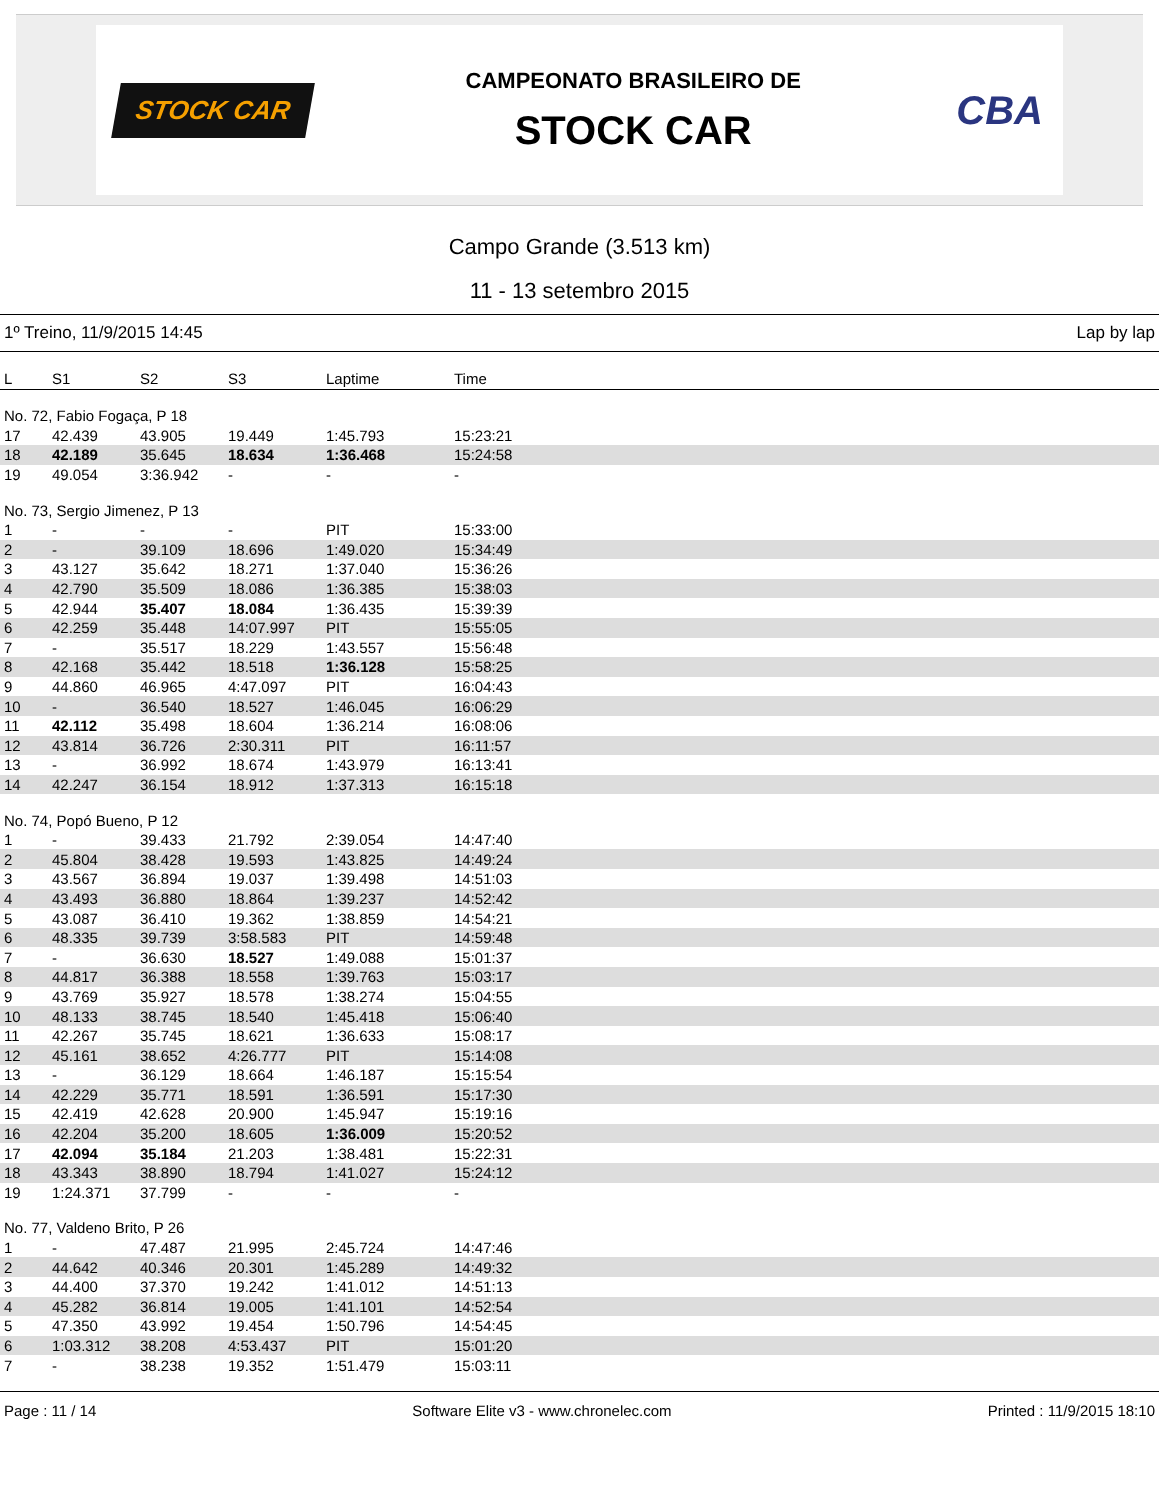STOCK CAR
CAMPEONATO BRASILEIRO DE
STOCK CAR
CBA
Campo Grande (3.513 km)
11 - 13 setembro 2015
1º Treino, 11/9/2015 14:45 Lap by lap
| L | S1 | S2 | S3 | Laptime | Time |
| --- | --- | --- | --- | --- | --- |
| No. 72, Fabio Fogaça, P 18 | | | | | |
| 17 | 42.439 | 43.905 | 19.449 | 1:45.793 | 15:23:21 |
| 18 | 42.189 | 35.645 | 18.634 | 1:36.468 | 15:24:58 |
| 19 | 49.054 | 3:36.942 | - | - | - |
| No. 73, Sergio Jimenez, P 13 | | | | | |
| 1 | - | - | - | PIT | 15:33:00 |
| 2 | - | 39.109 | 18.696 | 1:49.020 | 15:34:49 |
| 3 | 43.127 | 35.642 | 18.271 | 1:37.040 | 15:36:26 |
| 4 | 42.790 | 35.509 | 18.086 | 1:36.385 | 15:38:03 |
| 5 | 42.944 | 35.407 | 18.084 | 1:36.435 | 15:39:39 |
| 6 | 42.259 | 35.448 | 14:07.997 | PIT | 15:55:05 |
| 7 | - | 35.517 | 18.229 | 1:43.557 | 15:56:48 |
| 8 | 42.168 | 35.442 | 18.518 | 1:36.128 | 15:58:25 |
| 9 | 44.860 | 46.965 | 4:47.097 | PIT | 16:04:43 |
| 10 | - | 36.540 | 18.527 | 1:46.045 | 16:06:29 |
| 11 | 42.112 | 35.498 | 18.604 | 1:36.214 | 16:08:06 |
| 12 | 43.814 | 36.726 | 2:30.311 | PIT | 16:11:57 |
| 13 | - | 36.992 | 18.674 | 1:43.979 | 16:13:41 |
| 14 | 42.247 | 36.154 | 18.912 | 1:37.313 | 16:15:18 |
| No. 74, Popó Bueno, P 12 | | | | | |
| 1 | - | 39.433 | 21.792 | 2:39.054 | 14:47:40 |
| 2 | 45.804 | 38.428 | 19.593 | 1:43.825 | 14:49:24 |
| 3 | 43.567 | 36.894 | 19.037 | 1:39.498 | 14:51:03 |
| 4 | 43.493 | 36.880 | 18.864 | 1:39.237 | 14:52:42 |
| 5 | 43.087 | 36.410 | 19.362 | 1:38.859 | 14:54:21 |
| 6 | 48.335 | 39.739 | 3:58.583 | PIT | 14:59:48 |
| 7 | - | 36.630 | 18.527 | 1:49.088 | 15:01:37 |
| 8 | 44.817 | 36.388 | 18.558 | 1:39.763 | 15:03:17 |
| 9 | 43.769 | 35.927 | 18.578 | 1:38.274 | 15:04:55 |
| 10 | 48.133 | 38.745 | 18.540 | 1:45.418 | 15:06:40 |
| 11 | 42.267 | 35.745 | 18.621 | 1:36.633 | 15:08:17 |
| 12 | 45.161 | 38.652 | 4:26.777 | PIT | 15:14:08 |
| 13 | - | 36.129 | 18.664 | 1:46.187 | 15:15:54 |
| 14 | 42.229 | 35.771 | 18.591 | 1:36.591 | 15:17:30 |
| 15 | 42.419 | 42.628 | 20.900 | 1:45.947 | 15:19:16 |
| 16 | 42.204 | 35.200 | 18.605 | 1:36.009 | 15:20:52 |
| 17 | 42.094 | 35.184 | 21.203 | 1:38.481 | 15:22:31 |
| 18 | 43.343 | 38.890 | 18.794 | 1:41.027 | 15:24:12 |
| 19 | 1:24.371 | 37.799 | - | - | - |
| No. 77, Valdeno Brito, P 26 | | | | | |
| 1 | - | 47.487 | 21.995 | 2:45.724 | 14:47:46 |
| 2 | 44.642 | 40.346 | 20.301 | 1:45.289 | 14:49:32 |
| 3 | 44.400 | 37.370 | 19.242 | 1:41.012 | 14:51:13 |
| 4 | 45.282 | 36.814 | 19.005 | 1:41.101 | 14:52:54 |
| 5 | 47.350 | 43.992 | 19.454 | 1:50.796 | 14:54:45 |
| 6 | 1:03.312 | 38.208 | 4:53.437 | PIT | 15:01:20 |
| 7 | - | 38.238 | 19.352 | 1:51.479 | 15:03:11 |
Page : 11 / 14 Software Elite v3 - www.chronelec.com Printed : 11/9/2015 18:10